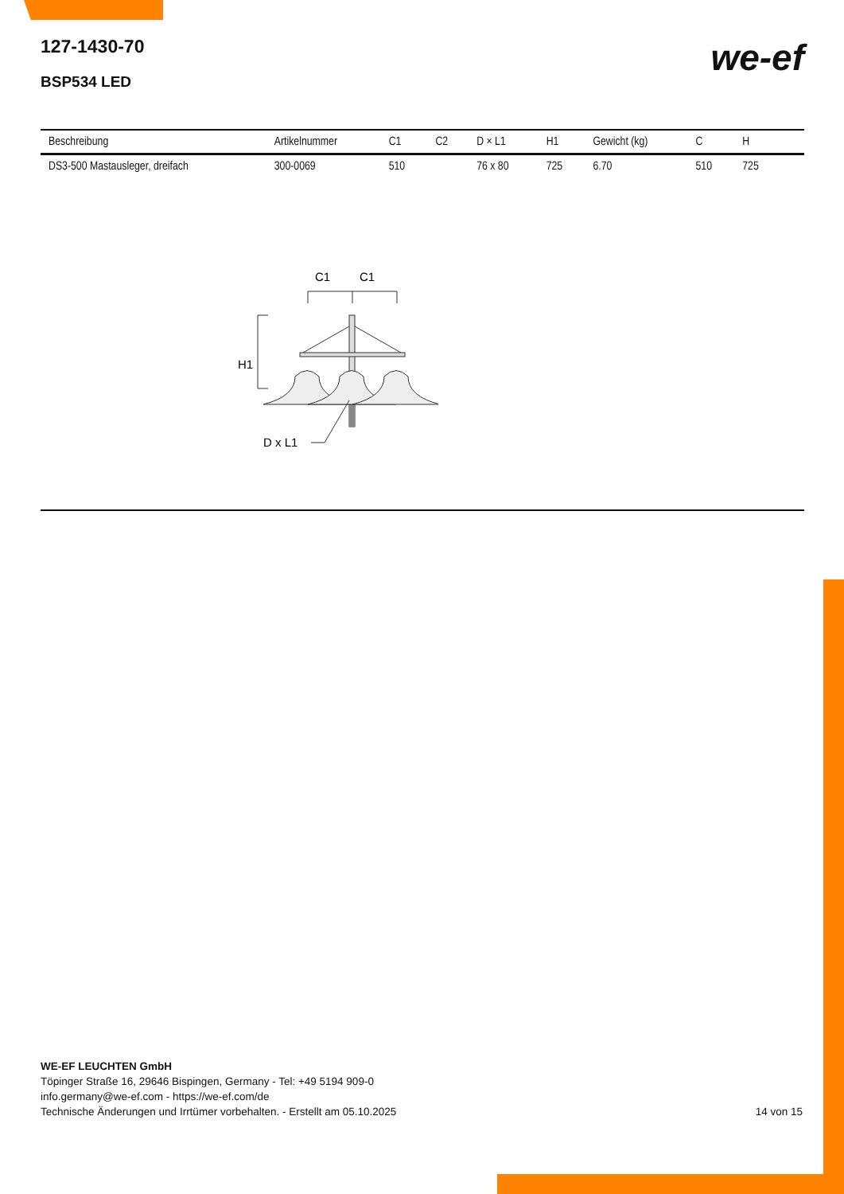we-ef
127-1430-70
BSP534 LED
| Beschreibung | Artikelnummer | C1 | C2 | D × L1 | H1 | Gewicht (kg) | C | H | |
| --- | --- | --- | --- | --- | --- | --- | --- | --- | --- |
| DS3-500 Mastausleger, dreifach | 300-0069 | 510 | | 76 x 80 | 725 | 6.70 | 510 | 725 | |
C1
C1
H1
D x L1
WE-EF LEUCHTEN GmbH
Töpinger Straße 16, 29646 Bispingen, Germany - Tel: +49 5194 909-0
info.germany@we-ef.com - https://we-ef.com/de
Technische Änderungen und Irrtümer vorbehalten. - Erstellt am 05.10.2025
14 von 15